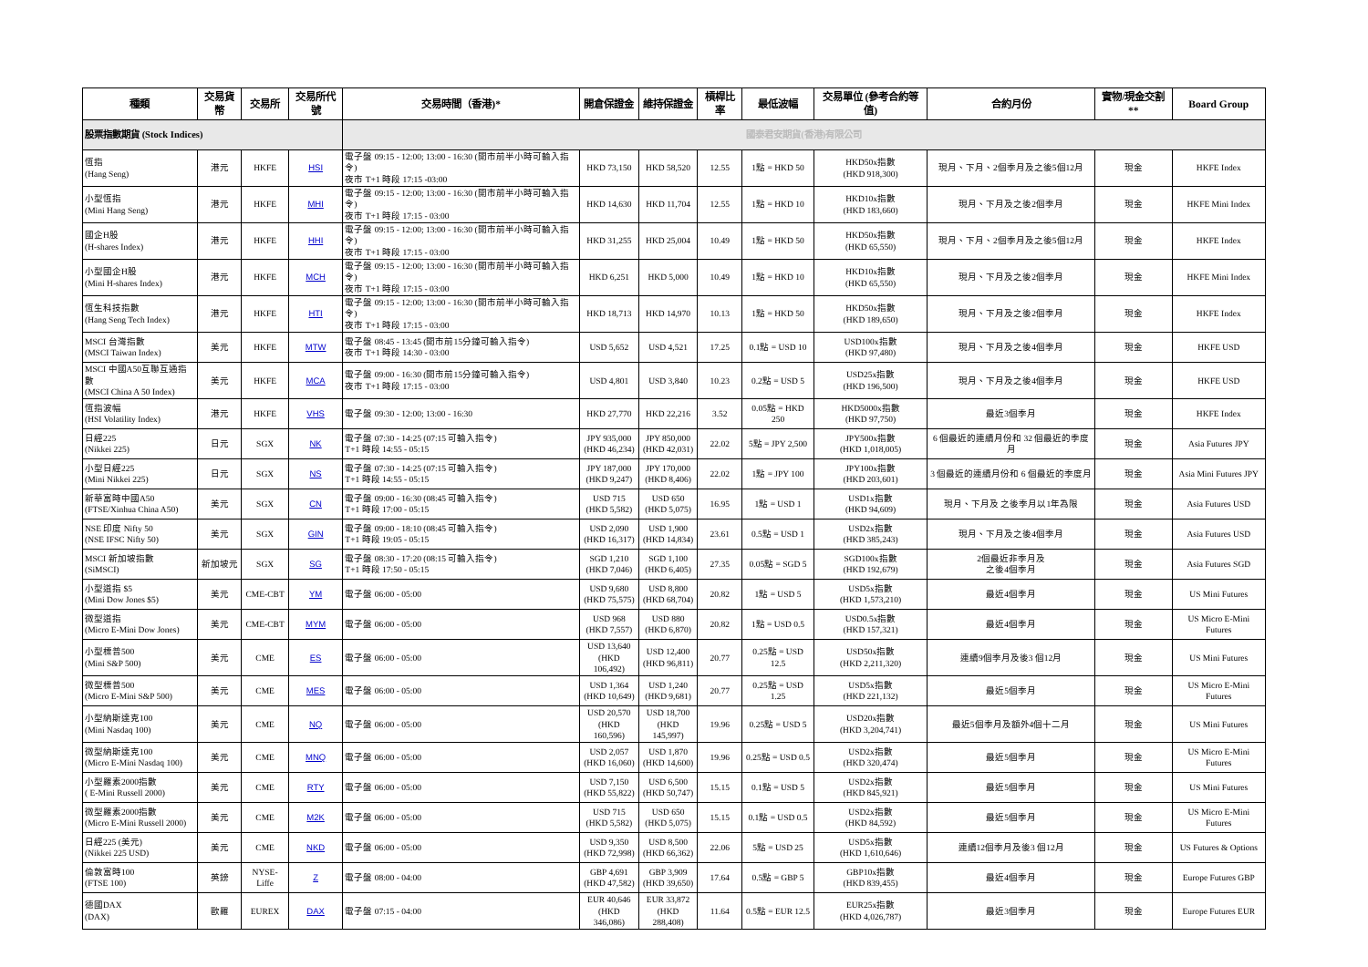| 種類 | 交易貨幣 | 交易所 | 交易所代號 | 交易時間（香港)* | 開倉保證金 | 維持保證金 | 槓桿比率 | 最低波幅 | 交易單位 (參考合約等值) | 合約月份 | 實物/現金交割** | Board Group |
| --- | --- | --- | --- | --- | --- | --- | --- | --- | --- | --- | --- | --- |
| 股票指數期貨 (Stock Indices) | | | | 國泰君安期貨(香港)有限公司 | | | | | | | | |
| 恆指 (Hang Seng) | 港元 | HKFE | HSI | 電子盤 09:15 - 12:00; 13:00 - 16:30 (開市前半小時可輸入指令) 夜市 T+1 時段 17:15 -03:00 | HKD 73,150 | HKD 58,520 | 12.55 | 1點 = HKD 50 | HKD50x指數 (HKD 918,300) | 現月、下月、2個季月及之後5個12月 | 現金 | HKFE Index |
| 小型恆指 (Mini Hang Seng) | 港元 | HKFE | MHI | 電子盤 09:15 - 12:00; 13:00 - 16:30 (開市前半小時可輸入指令) 夜市 T+1 時段 17:15 - 03:00 | HKD 14,630 | HKD 11,704 | 12.55 | 1點 = HKD 10 | HKD10x指數 (HKD 183,660) | 現月、下月及之後2個季月 | 現金 | HKFE Mini Index |
| 國企H股 (H-shares Index) | 港元 | HKFE | HHI | 電子盤 09:15 - 12:00; 13:00 - 16:30 (開市前半小時可輸入指令) 夜市 T+1 時段 17:15 - 03:00 | HKD 31,255 | HKD 25,004 | 10.49 | 1點 = HKD 50 | HKD50x指數 (HKD 65,550) | 現月、下月、2個季月及之後5個12月 | 現金 | HKFE Index |
| 小型國企H股 (Mini H-shares Index) | 港元 | HKFE | MCH | 電子盤 09:15 - 12:00; 13:00 - 16:30 (開市前半小時可輸入指令) 夜市 T+1 時段 17:15 - 03:00 | HKD 6,251 | HKD 5,000 | 10.49 | 1點 = HKD 10 | HKD10x指數 (HKD 65,550) | 現月、下月及之後2個季月 | 現金 | HKFE Mini Index |
| 恆生科技指數 (Hang Seng Tech Index) | 港元 | HKFE | HTI | 電子盤 09:15 - 12:00; 13:00 - 16:30 (開市前半小時可輸入指令) 夜市 T+1 時段 17:15 - 03:00 | HKD 18,713 | HKD 14,970 | 10.13 | 1點 = HKD 50 | HKD50x指數 (HKD 189,650) | 現月、下月及之後2個季月 | 現金 | HKFE Index |
| MSCI 台灣指數 (MSCI Taiwan Index) | 美元 | HKFE | MTW | 電子盤 08:45 - 13:45 (開市前15分鐘可輸入指令) 夜市 T+1 時段 14:30 - 03:00 | USD 5,652 | USD 4,521 | 17.25 | 0.1點 = USD 10 | USD100x指數 (HKD 97,480) | 現月、下月及之後4個季月 | 現金 | HKFE USD |
| MSCI 中國A50互聯互通指數 (MSCI China A 50 Index) | 美元 | HKFE | MCA | 電子盤 09:00 - 16:30 (開市前15分鐘可輸入指令) 夜市 T+1 時段 17:15 - 03:00 | USD 4,801 | USD 3,840 | 10.23 | 0.2點 = USD 5 | USD25x指數 (HKD 196,500) | 現月、下月及之後4個季月 | 現金 | HKFE USD |
| 恆指波幅 (HSI Volatility Index) | 港元 | HKFE | VHS | 電子盤 09:30 - 12:00; 13:00 - 16:30 | HKD 27,770 | HKD 22,216 | 3.52 | 0.05點 = HKD 250 | HKD5000x指數 (HKD 97,750) | 最近3個季月 | 現金 | HKFE Index |
| 日經225 (Nikkei 225) | 日元 | SGX | NK | 電子盤 07:30 - 14:25 (07:15 可輸入指令) T+1 時段 14:55 - 05:15 | JPY 935,000 (HKD 46,234) | JPY 850,000 (HKD 42,031) | 22.02 | 5點 = JPY 2,500 | JPY500x指數 (HKD 1,018,005) | 6 個最近的連續月份和 32 個最近的季度月 | 現金 | Asia Futures JPY |
| 小型日經225 (Mini Nikkei 225) | 日元 | SGX | NS | 電子盤 07:30 - 14:25 (07:15 可輸入指令) T+1 時段 14:55 - 05:15 | JPY 187,000 (HKD 9,247) | JPY 170,000 (HKD 8,406) | 22.02 | 1點 = JPY 100 | JPY100x指數 (HKD 203,601) | 3 個最近的連續月份和 6 個最近的季度月 | 現金 | Asia Mini Futures JPY |
| 新華富時中國A50 (FTSE/Xinhua China A50) | 美元 | SGX | CN | 電子盤 09:00 - 16:30 (08:45 可輸入指令) T+1 時段 17:00 - 05:15 | USD 715 (HKD 5,582) | USD 650 (HKD 5,075) | 16.95 | 1點 = USD 1 | USD1x指數 (HKD 94,609) | 現月、下月及 之後季月以1年為限 | 現金 | Asia Futures USD |
| NSE 印度 Nifty 50 (NSE IFSC Nifty 50) | 美元 | SGX | GIN | 電子盤 09:00 - 18:10 (08:45 可輸入指令) T+1 時段 19:05 - 05:15 | USD 2,090 (HKD 16,317) | USD 1,900 (HKD 14,834) | 23.61 | 0.5點 = USD 1 | USD2x指數 (HKD 385,243) | 現月、下月及之後4個季月 | 現金 | Asia Futures USD |
| MSCI 新加坡指數 (SiMSCI) | 新加坡元 | SGX | SG | 電子盤 08:30 - 17:20 (08:15 可輸入指令) T+1 時段 17:50 - 05:15 | SGD 1,210 (HKD 7,046) | SGD 1,100 (HKD 6,405) | 27.35 | 0.05點 = SGD 5 | SGD100x指數 (HKD 192,679) | 2個最近非季月及 之後4個季月 | 現金 | Asia Futures SGD |
| 小型道指 $5 (Mini Dow Jones $5) | 美元 | CME-CBT | YM | 電子盤 06:00 - 05:00 | USD 9,680 (HKD 75,575) | USD 8,800 (HKD 68,704) | 20.82 | 1點 = USD 5 | USD5x指數 (HKD 1,573,210) | 最近4個季月 | 現金 | US Mini Futures |
| 微型道指 (Micro E-Mini Dow Jones) | 美元 | CME-CBT | MYM | 電子盤 06:00 - 05:00 | USD 968 (HKD 7,557) | USD 880 (HKD 6,870) | 20.82 | 1點 = USD 0.5 | USD0.5x指數 (HKD 157,321) | 最近4個季月 | 現金 | US Micro E-Mini Futures |
| 小型標普500 (Mini S&P 500) | 美元 | CME | ES | 電子盤 06:00 - 05:00 | USD 13,640 (HKD 106,492) | USD 12,400 (HKD 96,811) | 20.77 | 0.25點 = USD 12.5 | USD50x指數 (HKD 2,211,320) | 連續9個季月及後3 個12月 | 現金 | US Mini Futures |
| 微型標普500 (Micro E-Mini S&P 500) | 美元 | CME | MES | 電子盤 06:00 - 05:00 | USD 1,364 (HKD 10,649) | USD 1,240 (HKD 9,681) | 20.77 | 0.25點 = USD 1.25 | USD5x指數 (HKD 221,132) | 最近5個季月 | 現金 | US Micro E-Mini Futures |
| 小型納斯達克100 (Mini Nasdaq 100) | 美元 | CME | NQ | 電子盤 06:00 - 05:00 | USD 20,570 (HKD 160,596) | USD 18,700 (HKD 145,997) | 19.96 | 0.25點 = USD 5 | USD20x指數 (HKD 3,204,741) | 最近5個季月及額外4個十二月 | 現金 | US Mini Futures |
| 微型納斯達克100 (Micro E-Mini Nasdaq 100) | 美元 | CME | MNQ | 電子盤 06:00 - 05:00 | USD 2,057 (HKD 16,060) | USD 1,870 (HKD 14,600) | 19.96 | 0.25點 = USD 0.5 | USD2x指數 (HKD 320,474) | 最近5個季月 | 現金 | US Micro E-Mini Futures |
| 小型羅素2000指數 ( E-Mini Russell 2000) | 美元 | CME | RTY | 電子盤 06:00 - 05:00 | USD 7,150 (HKD 55,822) | USD 6,500 (HKD 50,747) | 15.15 | 0.1點 = USD 5 | USD2x指數 (HKD 845,921) | 最近5個季月 | 現金 | US Mini Futures |
| 微型羅素2000指數 (Micro E-Mini Russell 2000) | 美元 | CME | M2K | 電子盤 06:00 - 05:00 | USD 715 (HKD 5,582) | USD 650 (HKD 5,075) | 15.15 | 0.1點 = USD 0.5 | USD2x指數 (HKD 84,592) | 最近5個季月 | 現金 | US Micro E-Mini Futures |
| 日經225 (美元) (Nikkei 225 USD) | 美元 | CME | NKD | 電子盤 06:00 - 05:00 | USD 9,350 (HKD 72,998) | USD 8,500 (HKD 66,362) | 22.06 | 5點 = USD 25 | USD5x指數 (HKD 1,610,646) | 連續12個季月及後3 個12月 | 現金 | US Futures & Options |
| 倫敦富時100 (FTSE 100) | 英鎊 | NYSE-Liffe | Z | 電子盤 08:00 - 04:00 | GBP 4,691 (HKD 47,582) | GBP 3,909 (HKD 39,650) | 17.64 | 0.5點 = GBP 5 | GBP10x指數 (HKD 839,455) | 最近4個季月 | 現金 | Europe Futures GBP |
| 德國DAX (DAX) | 歐羅 | EUREX | DAX | 電子盤 07:15 - 04:00 | EUR 40,646 (HKD 346,086) | EUR 33,872 (HKD 288,408) | 11.64 | 0.5點 = EUR 12.5 | EUR25x指數 (HKD 4,026,787) | 最近3個季月 | 現金 | Europe Futures EUR |